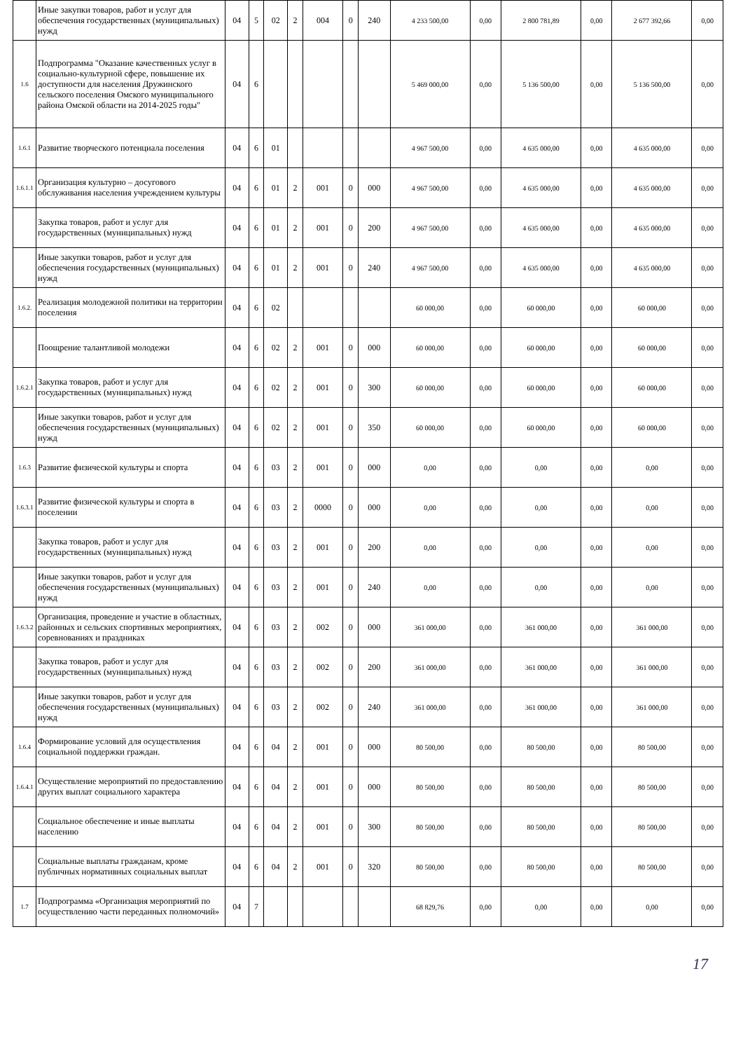| | Иные закупки товаров, работ и услуг для обеспечения государственных (муниципальных) нужд | 04 | 5 | 02 | 2 | 004 | 0 | 240 | 4 233 500,00 | 0,00 | 2 800 781,89 | 0,00 | 2 677 392,66 | 0,00 |
| 1.6 | Подпрограмма "Оказание качественных услуг в социально-культурной сфере, повышение их доступности для населения Дружинского сельского поселения Омского муниципального района Омской области на 2014-2025 годы" | 04 | 6 | | | | | | 5 469 000,00 | 0,00 | 5 136 500,00 | 0,00 | 5 136 500,00 | 0,00 |
| 1.6.1 | Развитие творческого потенциала поселения | 04 | 6 | 01 | | | | | 4 967 500,00 | 0,00 | 4 635 000,00 | 0,00 | 4 635 000,00 | 0,00 |
| 1.6.1.1 | Организация культурно – досугового обслуживания населения учреждением культуры | 04 | 6 | 01 | 2 | 001 | 0 | 000 | 4 967 500,00 | 0,00 | 4 635 000,00 | 0,00 | 4 635 000,00 | 0,00 |
| | Закупка товаров, работ и услуг для государственных (муниципальных) нужд | 04 | 6 | 01 | 2 | 001 | 0 | 200 | 4 967 500,00 | 0,00 | 4 635 000,00 | 0,00 | 4 635 000,00 | 0,00 |
| | Иные закупки товаров, работ и услуг для обеспечения государственных (муниципальных) нужд | 04 | 6 | 01 | 2 | 001 | 0 | 240 | 4 967 500,00 | 0,00 | 4 635 000,00 | 0,00 | 4 635 000,00 | 0,00 |
| 1.6.2. | Реализация молодежной политики на территории поселения | 04 | 6 | 02 | | | | | 60 000,00 | 0,00 | 60 000,00 | 0,00 | 60 000,00 | 0,00 |
| | Поощрение талантливой молодежи | 04 | 6 | 02 | 2 | 001 | 0 | 000 | 60 000,00 | 0,00 | 60 000,00 | 0,00 | 60 000,00 | 0,00 |
| 1.6.2.1 | Закупка товаров, работ и услуг для государственных (муниципальных) нужд | 04 | 6 | 02 | 2 | 001 | 0 | 300 | 60 000,00 | 0,00 | 60 000,00 | 0,00 | 60 000,00 | 0,00 |
| | Иные закупки товаров, работ и услуг для обеспечения государственных (муниципальных) нужд | 04 | 6 | 02 | 2 | 001 | 0 | 350 | 60 000,00 | 0,00 | 60 000,00 | 0,00 | 60 000,00 | 0,00 |
| 1.6.3 | Развитие физической культуры и спорта | 04 | 6 | 03 | 2 | 001 | 0 | 000 | 0,00 | 0,00 | 0,00 | 0,00 | 0,00 | 0,00 |
| 1.6.3.1 | Развитие физической культуры и спорта в поселении | 04 | 6 | 03 | 2 | 0000 | 0 | 000 | 0,00 | 0,00 | 0,00 | 0,00 | 0,00 | 0,00 |
| | Закупка товаров, работ и услуг для государственных (муниципальных) нужд | 04 | 6 | 03 | 2 | 001 | 0 | 200 | 0,00 | 0,00 | 0,00 | 0,00 | 0,00 | 0,00 |
| | Иные закупки товаров, работ и услуг для обеспечения государственных (муниципальных) нужд | 04 | 6 | 03 | 2 | 001 | 0 | 240 | 0,00 | 0,00 | 0,00 | 0,00 | 0,00 | 0,00 |
| 1.6.3.2 | Организация, проведение и участие в областных, районных и сельских спортивных мероприятиях, соревнованиях и праздниках | 04 | 6 | 03 | 2 | 002 | 0 | 000 | 361 000,00 | 0,00 | 361 000,00 | 0,00 | 361 000,00 | 0,00 |
| | Закупка товаров, работ и услуг для государственных (муниципальных) нужд | 04 | 6 | 03 | 2 | 002 | 0 | 200 | 361 000,00 | 0,00 | 361 000,00 | 0,00 | 361 000,00 | 0,00 |
| | Иные закупки товаров, работ и услуг для обеспечения государственных (муниципальных) нужд | 04 | 6 | 03 | 2 | 002 | 0 | 240 | 361 000,00 | 0,00 | 361 000,00 | 0,00 | 361 000,00 | 0,00 |
| 1.6.4 | Формирование условий для осуществления социальной поддержки граждан. | 04 | 6 | 04 | 2 | 001 | 0 | 000 | 80 500,00 | 0,00 | 80 500,00 | 0,00 | 80 500,00 | 0,00 |
| 1.6.4.1 | Осуществление мероприятий по предоставлению других выплат социального характера | 04 | 6 | 04 | 2 | 001 | 0 | 000 | 80 500,00 | 0,00 | 80 500,00 | 0,00 | 80 500,00 | 0,00 |
| | Социальное обеспечение и иные выплаты населению | 04 | 6 | 04 | 2 | 001 | 0 | 300 | 80 500,00 | 0,00 | 80 500,00 | 0,00 | 80 500,00 | 0,00 |
| | Социальные выплаты гражданам, кроме публичных нормативных социальных выплат | 04 | 6 | 04 | 2 | 001 | 0 | 320 | 80 500,00 | 0,00 | 80 500,00 | 0,00 | 80 500,00 | 0,00 |
| 1.7 | Подпрограмма «Организация мероприятий по осуществлению части переданных полномочий» | 04 | 7 | | | | | | 68 829,76 | 0,00 | 0,00 | 0,00 | 0,00 | 0,00 |
17